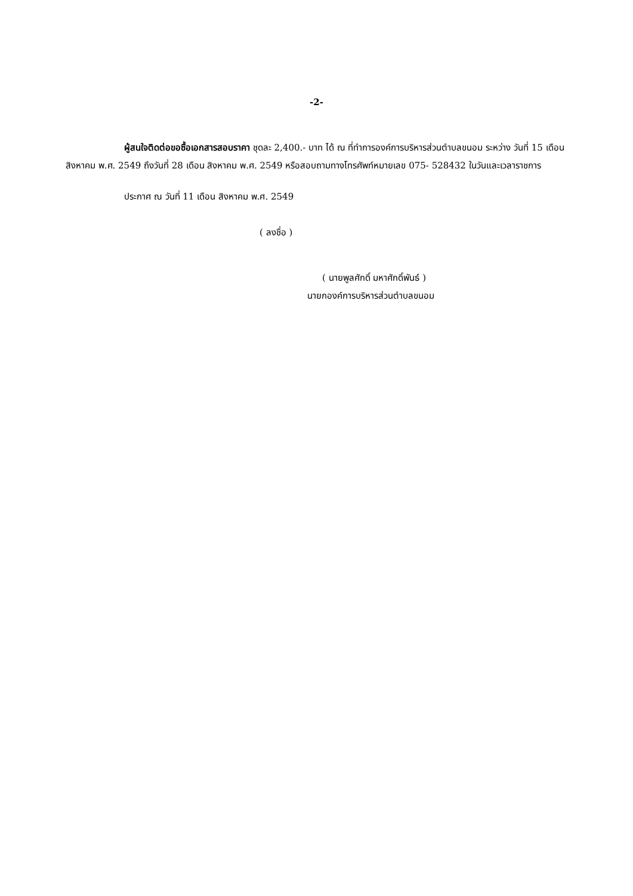-2-
ผู้สนใจติดต่อขอซื้อเอกสารสอบราคา ชุดละ 2,400.- บาท ได้ ณ ที่ทำการองค์การบริหารส่วนตำบลขนอม ระหว่าง วันที่ 15 เดือน สิงหาคม พ.ศ. 2549 ถึงวันที่ 28 เดือน สิงหาคม พ.ศ. 2549 หรือสอบถามทางโทรศัพท์หมายเลข 075- 528432 ในวันและเวลาราชการ
ประกาศ ณ วันที่ 11 เดือน สิงหาคม พ.ศ. 2549
( ลงชื่อ )
( นายพูลศักดิ์ มหาศักดิ์พันธ์ )
นายกองค์การบริหารส่วนตำบลขนอม